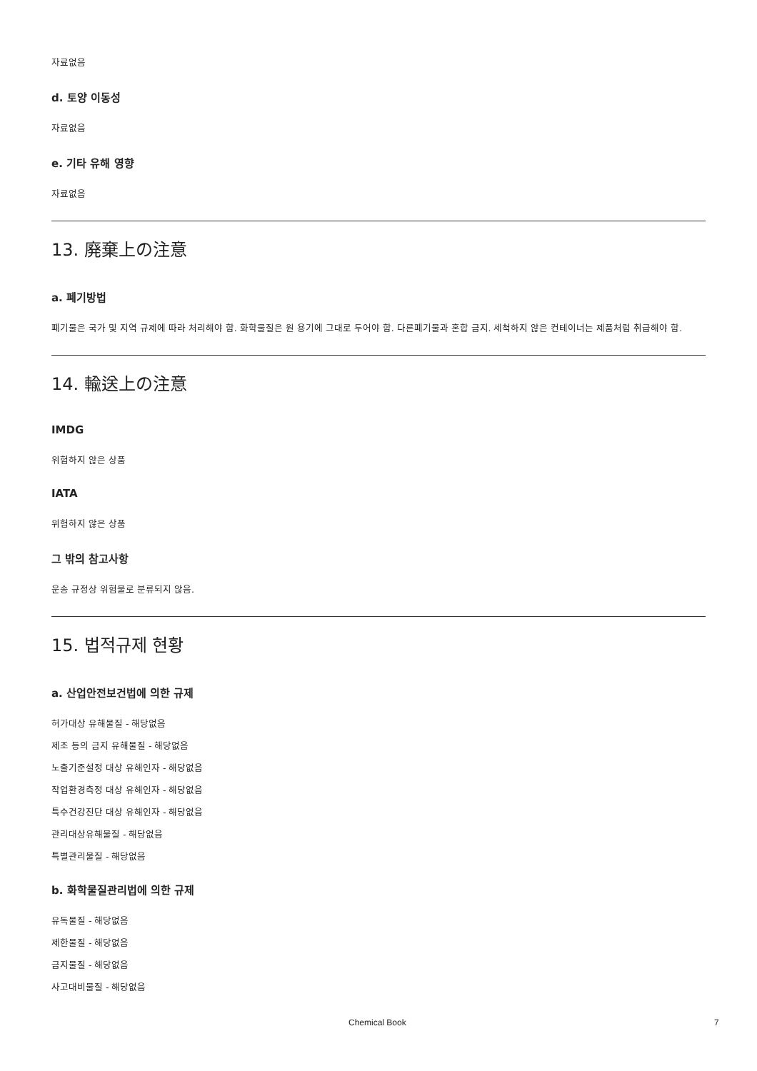자료없음
d. 토양 이동성
자료없음
e. 기타 유해 영향
자료없음
13. 廃棄上の注意
a. 폐기방법
폐기물은 국가 및 지역 규제에 따라 처리해야 함. 화학물질은 원 용기에 그대로 두어야 함. 다른폐기물과 혼합 금지. 세척하지 않은 컨테이너는 제품처럼 취급해야 함.
14. 輸送上の注意
IMDG
위험하지 않은 상품
IATA
위험하지 않은 상품
그 밖의 참고사항
운송 규정상 위험물로 분류되지 않음.
15. 법적규제 현황
a. 산업안전보건법에 의한 규제
허가대상 유해물질 - 해당없음
제조 등의 금지 유해물질 - 해당없음
노출기준설정 대상 유해인자 - 해당없음
작업환경측정 대상 유해인자 - 해당없음
특수건강진단 대상 유해인자 - 해당없음
관리대상유해물질 - 해당없음
특별관리물질 - 해당없음
b. 화학물질관리법에 의한 규제
유독물질 - 해당없음
제한물질 - 해당없음
금지물질 - 해당없음
사고대비물질 - 해당없음
Chemical Book 7